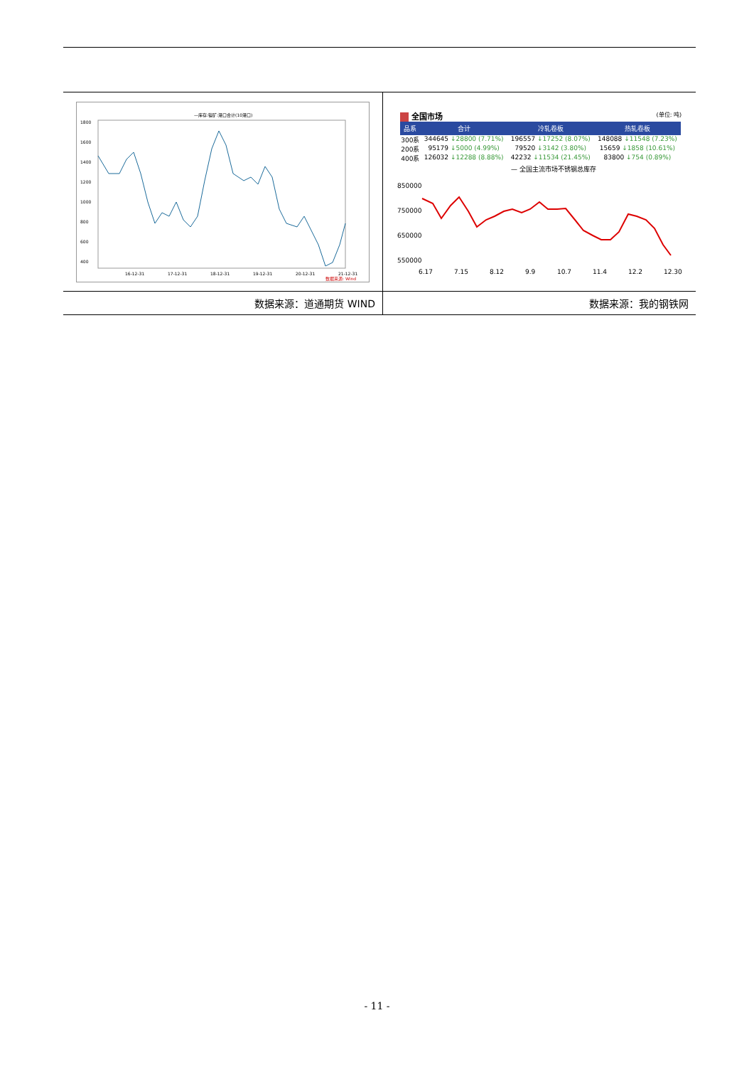| —库存:镍矿:港口合计(10港口) 1800 1600 1400 1200 1000 800 600 400 16-12-31 17-12-31 18-12-31 19-12-31 20-12-31 21-12-31 数据来源: Wind | 全国市场 (单位: 吨) / 品系 / 合计 / 冷轧卷板 / 热轧卷板 / / --- / --- / --- / --- / / 300系 / 344645 ↓28800 (7.71%) / 196557 ↓17252 (8.07%) / 148088 ↓11548 (7.23%) / / 200系 / 95179 ↓5000 (4.99%) / 79520 ↓3142 (3.80%) / 15659 ↓1858 (10.61%) / / 400系 / 126032 ↓12288 (8.88%) / 42232 ↓11534 (21.45%) / 83800 ↓754 (0.89%) / — 全国主流市场不锈钢总库存 850000 750000 650000 550000 6.17 7.15 8.12 9.9 10.7 11.4 12.2 12.30 |
| 数据来源：道通期货 WIND | 数据来源：我的钢铁网 |
- 11 -